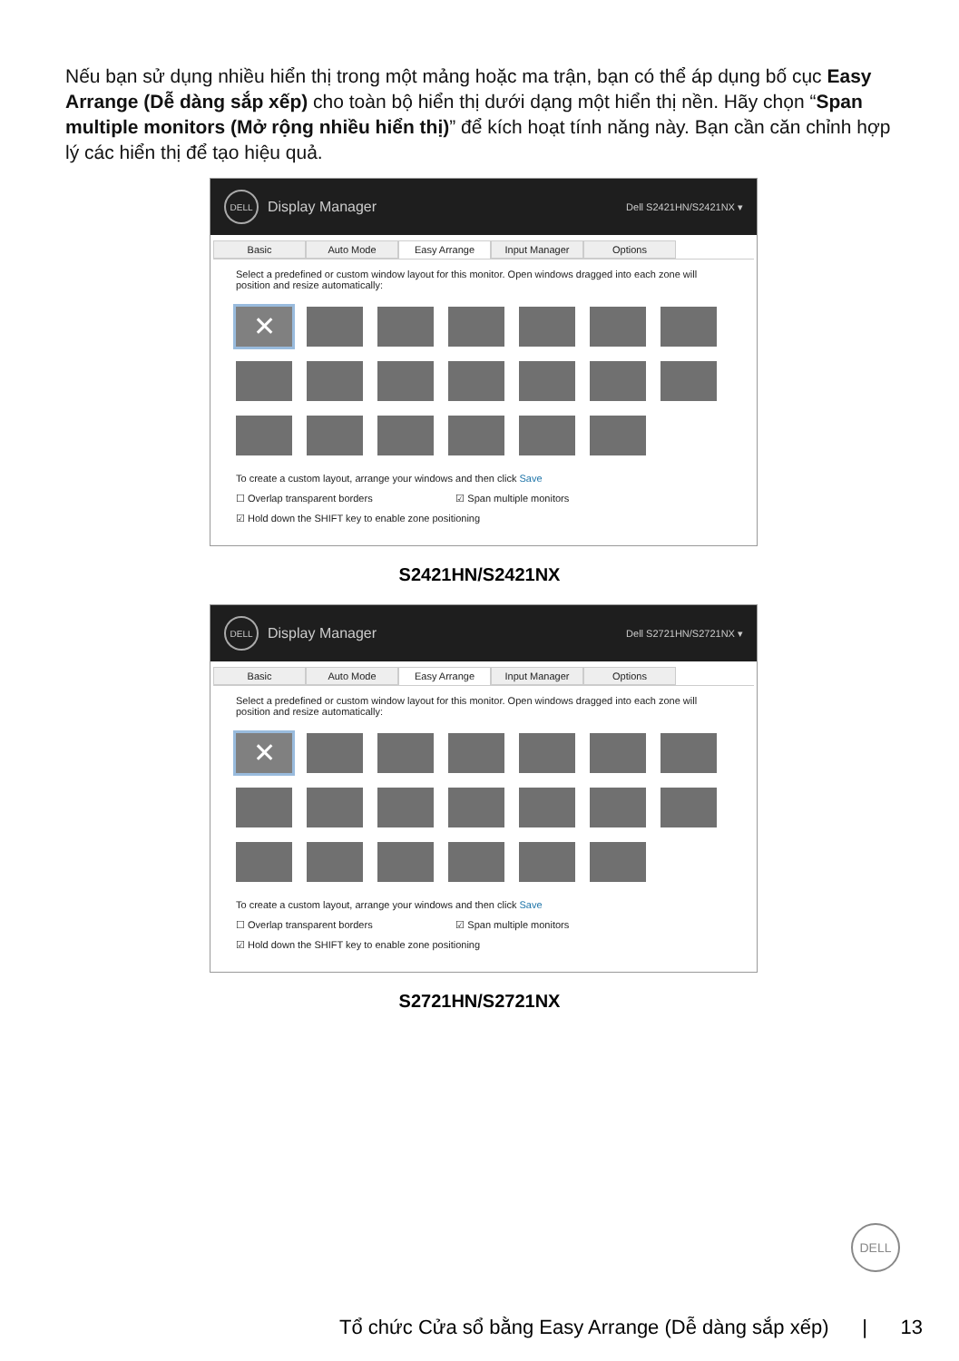Nếu bạn sử dụng nhiều hiển thị trong một mảng hoặc ma trận, bạn có thể áp dụng bố cục Easy Arrange (Dễ dàng sắp xếp) cho toàn bộ hiển thị dưới dạng một hiển thị nền. Hãy chọn “Span multiple monitors (Mở rộng nhiều hiển thị)” để kích hoạt tính năng này. Bạn cần căn chỉnh hợp lý các hiển thị để tạo hiệu quả.
DELL Display Manager Dell S2421HN/S2421NX ▾
Basic Auto Mode Easy Arrange Input Manager Options
Select a predefined or custom window layout for this monitor. Open windows dragged into each zone will position and resize automatically:
✕
To create a custom layout, arrange your windows and then click Save
☐ Overlap transparent borders ☑ Span multiple monitors
☑ Hold down the SHIFT key to enable zone positioning
S2421HN/S2421NX
DELL Display Manager Dell S2721HN/S2721NX ▾
Basic Auto Mode Easy Arrange Input Manager Options
Select a predefined or custom window layout for this monitor. Open windows dragged into each zone will position and resize automatically:
✕
To create a custom layout, arrange your windows and then click Save
☐ Overlap transparent borders ☑ Span multiple monitors
☑ Hold down the SHIFT key to enable zone positioning
S2721HN/S2721NX
DELL
Tổ chức Cửa sổ bằng Easy Arrange (Dễ dàng sắp xếp) | 13